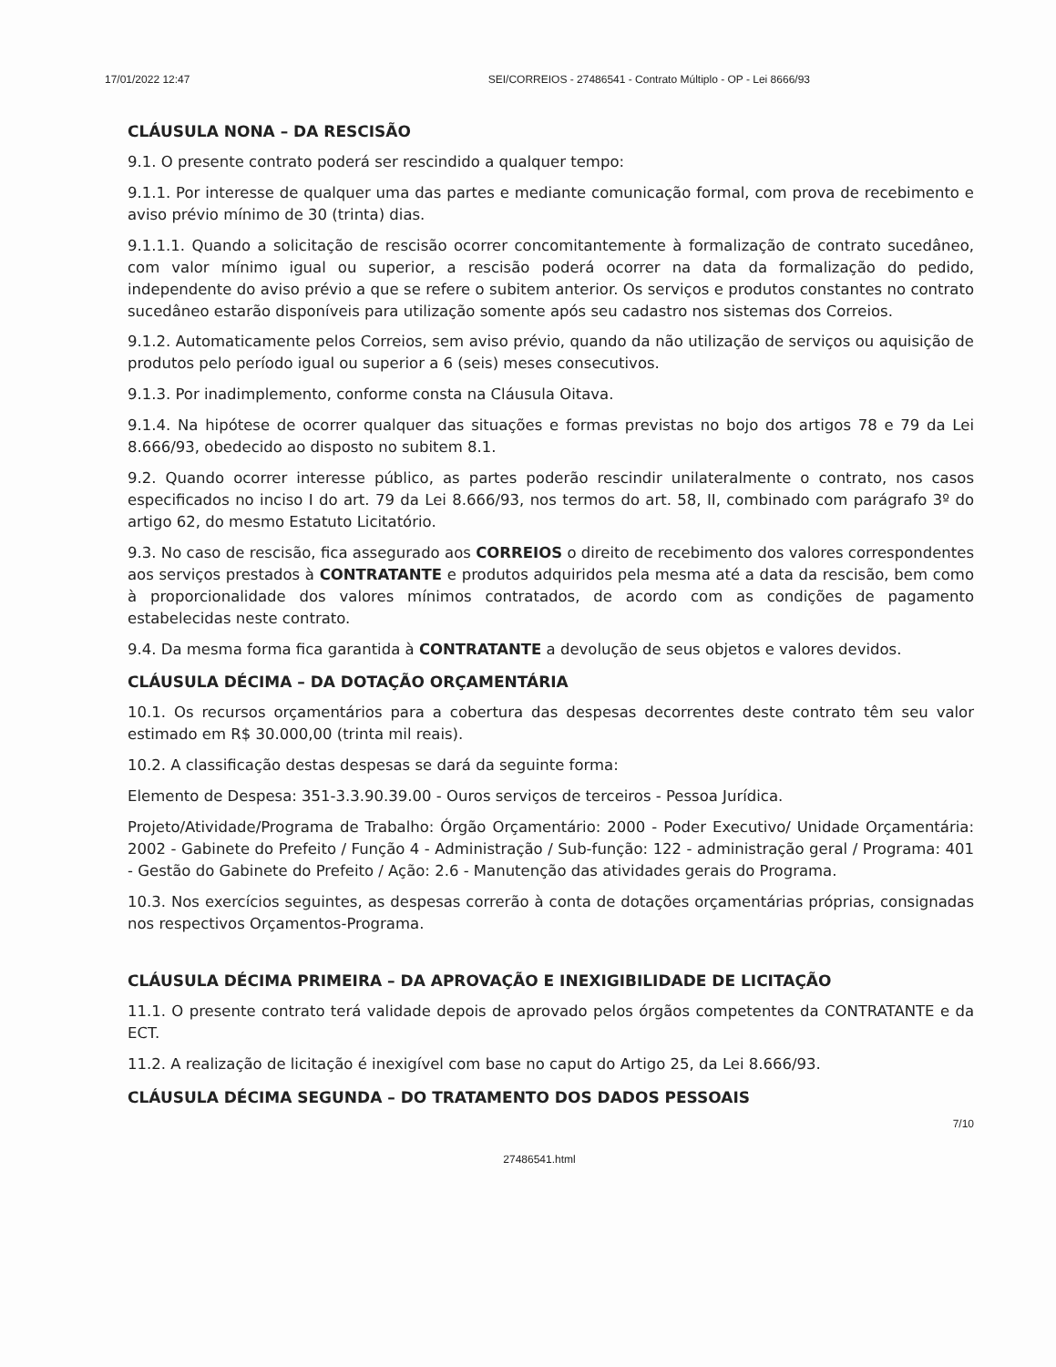17/01/2022 12:47 SEI/CORREIOS - 27486541 - Contrato Múltiplo - OP - Lei 8666/93
CLÁUSULA NONA – DA RESCISÃO
9.1. O presente contrato poderá ser rescindido a qualquer tempo:
9.1.1. Por interesse de qualquer uma das partes e mediante comunicação formal, com prova de recebimento e aviso prévio mínimo de 30 (trinta) dias.
9.1.1.1. Quando a solicitação de rescisão ocorrer concomitantemente à formalização de contrato sucedâneo, com valor mínimo igual ou superior, a rescisão poderá ocorrer na data da formalização do pedido, independente do aviso prévio a que se refere o subitem anterior. Os serviços e produtos constantes no contrato sucedâneo estarão disponíveis para utilização somente após seu cadastro nos sistemas dos Correios.
9.1.2. Automaticamente pelos Correios, sem aviso prévio, quando da não utilização de serviços ou aquisição de produtos pelo período igual ou superior a 6 (seis) meses consecutivos.
9.1.3. Por inadimplemento, conforme consta na Cláusula Oitava.
9.1.4. Na hipótese de ocorrer qualquer das situações e formas previstas no bojo dos artigos 78 e 79 da Lei 8.666/93, obedecido ao disposto no subitem 8.1.
9.2. Quando ocorrer interesse público, as partes poderão rescindir unilateralmente o contrato, nos casos especificados no inciso I do art. 79 da Lei 8.666/93, nos termos do art. 58, II, combinado com parágrafo 3º do artigo 62, do mesmo Estatuto Licitatório.
9.3. No caso de rescisão, fica assegurado aos CORREIOS o direito de recebimento dos valores correspondentes aos serviços prestados à CONTRATANTE e produtos adquiridos pela mesma até a data da rescisão, bem como à proporcionalidade dos valores mínimos contratados, de acordo com as condições de pagamento estabelecidas neste contrato.
9.4. Da mesma forma fica garantida à CONTRATANTE a devolução de seus objetos e valores devidos.
CLÁUSULA DÉCIMA – DA DOTAÇÃO ORÇAMENTÁRIA
10.1. Os recursos orçamentários para a cobertura das despesas decorrentes deste contrato têm seu valor estimado em R$ 30.000,00 (trinta mil reais).
10.2. A classificação destas despesas se dará da seguinte forma:
Elemento de Despesa: 351-3.3.90.39.00 - Ouros serviços de terceiros - Pessoa Jurídica.
Projeto/Atividade/Programa de Trabalho: Órgão Orçamentário: 2000 - Poder Executivo/ Unidade Orçamentária: 2002 - Gabinete do Prefeito / Função 4 - Administração / Sub-função: 122 - administração geral / Programa: 401 - Gestão do Gabinete do Prefeito / Ação: 2.6 - Manutenção das atividades gerais do Programa.
10.3. Nos exercícios seguintes, as despesas correrão à conta de dotações orçamentárias próprias, consignadas nos respectivos Orçamentos-Programa.
CLÁUSULA DÉCIMA PRIMEIRA – DA APROVAÇÃO E INEXIGIBILIDADE DE LICITAÇÃO
11.1. O presente contrato terá validade depois de aprovado pelos órgãos competentes da CONTRATANTE e da ECT.
11.2. A realização de licitação é inexigível com base no caput do Artigo 25, da Lei 8.666/93.
CLÁUSULA DÉCIMA SEGUNDA – DO TRATAMENTO DOS DADOS PESSOAIS
7/10
27486541.html